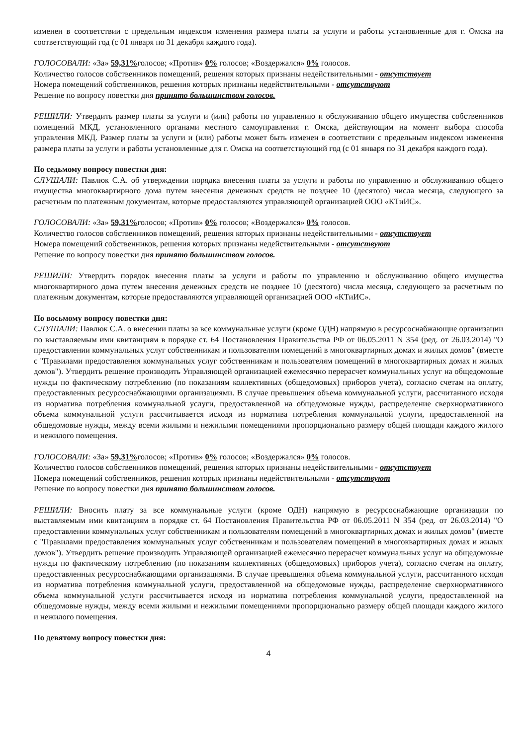изменен в соответствии с предельным индексом изменения размера платы за услуги и работы установленные для г. Омска на соответствующий год (с 01 января по 31 декабря каждого года).
ГОЛОСОВАЛИ: «За» 59,31% голосов; «Против» 0% голосов; «Воздержался» 0% голосов.
Количество голосов собственников помещений, решения которых признаны недействительными - отсутствует
Номера помещений собственников, решения которых признаны недействительными - отсутствуют
Решение по вопросу повестки дня принято большинством голосов.
РЕШИЛИ: Утвердить размер платы за услуги и (или) работы по управлению и обслуживанию общего имущества собственников помещений МКД, установленного органами местного самоуправления г. Омска, действующим на момент выбора способа управления МКД. Размер платы за услуги и (или) работы может быть изменен в соответствии с предельным индексом изменения размера платы за услуги и работы установленные для г. Омска на соответствующий год (с 01 января по 31 декабря каждого года).
По седьмому вопросу повестки дня:
СЛУШАЛИ: Павлюк С.А. об утверждении порядка внесения платы за услуги и работы по управлению и обслуживанию общего имущества многоквартирного дома путем внесения денежных средств не позднее 10 (десятого) числа месяца, следующего за расчетным по платежным документам, которые предоставляются управляющей организацией ООО «КТиИС».
ГОЛОСОВАЛИ: «За» 59,31% голосов; «Против» 0% голосов; «Воздержался» 0% голосов.
Количество голосов собственников помещений, решения которых признаны недействительными - отсутствует
Номера помещений собственников, решения которых признаны недействительными - отсутствуют
Решение по вопросу повестки дня принято большинством голосов.
РЕШИЛИ: Утвердить порядок внесения платы за услуги и работы по управлению и обслуживанию общего имущества многоквартирного дома путем внесения денежных средств не позднее 10 (десятого) числа месяца, следующего за расчетным по платежным документам, которые предоставляются управляющей организацией ООО «КТиИС».
По восьмому вопросу повестки дня:
СЛУШАЛИ: Павлюк С.А. о внесении платы за все коммунальные услуги (кроме ОДН) напрямую в ресурсоснабжающие организации по выставляемым ими квитанциям в порядке ст. 64 Постановления Правительства РФ от 06.05.2011 N 354 (ред. от 26.03.2014) "О предоставлении коммунальных услуг собственникам и пользователям помещений в многоквартирных домах и жилых домов" (вместе с "Правилами предоставления коммунальных услуг собственникам и пользователям помещений в многоквартирных домах и жилых домов"). Утвердить решение производить Управляющей организацией ежемесячно перерасчет коммунальных услуг на общедомовые нужды по фактическому потреблению (по показаниям коллективных (общедомовых) приборов учета), согласно счетам на оплату, предоставленных ресурсоснабжающими организациями. В случае превышения объема коммунальной услуги, рассчитанного исходя из норматива потребления коммунальной услуги, предоставленной на общедомовые нужды, распределение сверхнормативного объема коммунальной услуги рассчитывается исходя из норматива потребления коммунальной услуги, предоставленной на общедомовые нужды, между всеми жилыми и нежилыми помещениями пропорционально размеру общей площади каждого жилого и нежилого помещения.
ГОЛОСОВАЛИ: «За» 59,31% голосов; «Против» 0% голосов; «Воздержался» 0% голосов.
Количество голосов собственников помещений, решения которых признаны недействительными - отсутствует
Номера помещений собственников, решения которых признаны недействительными - отсутствуют
Решение по вопросу повестки дня принято большинством голосов.
РЕШИЛИ: Вносить плату за все коммунальные услуги (кроме ОДН) напрямую в ресурсоснабжающие организации по выставляемым ими квитанциям в порядке ст. 64 Постановления Правительства РФ от 06.05.2011 N 354 (ред. от 26.03.2014) "О предоставлении коммунальных услуг собственникам и пользователям помещений в многоквартирных домах и жилых домов" (вместе с "Правилами предоставления коммунальных услуг собственникам и пользователям помещений в многоквартирных домах и жилых домов"). Утвердить решение производить Управляющей организацией ежемесячно перерасчет коммунальных услуг на общедомовые нужды по фактическому потреблению (по показаниям коллективных (общедомовых) приборов учета), согласно счетам на оплату, предоставленных ресурсоснабжающими организациями. В случае превышения объема коммунальной услуги, рассчитанного исходя из норматива потребления коммунальной услуги, предоставленной на общедомовые нужды, распределение сверхнормативного объема коммунальной услуги рассчитывается исходя из норматива потребления коммунальной услуги, предоставленной на общедомовые нужды, между всеми жилыми и нежилыми помещениями пропорционально размеру общей площади каждого жилого и нежилого помещения.
По девятому вопросу повестки дня:
4